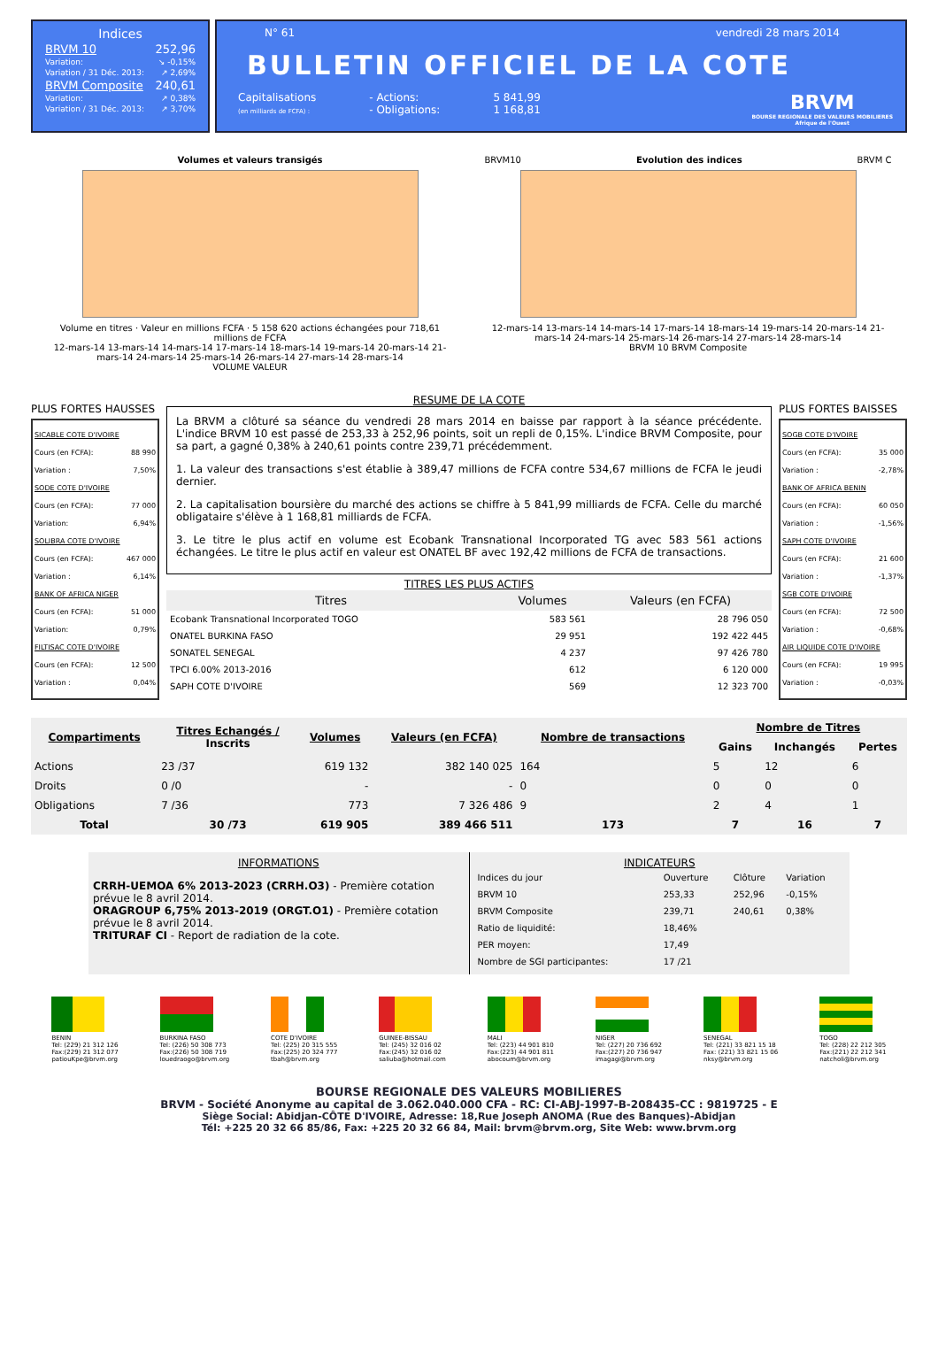Indices
BRVM 10 252,96
Variation: ↘ -0,15%
Variation / 31 Déc. 2013: ↗ 2,69%
BRVM Composite 240,61
Variation: ↗ 0,38%
Variation / 31 Déc. 2013: ↗ 3,70%
N° 61 vendredi 28 mars 2014
BULLETIN OFFICIEL DE LA COTE
Capitalisations
(en milliards de FCFA) :
- Actions:
- Obligations:
5 841,99
1 168,81
BRVM
BOURSE REGIONALE DES VALEURS MOBILIERES
Afrique de l'Ouest
Volumes et valeurs transigés
Volume en titres · Valeur en millions FCFA · 5 158 620 actions échangées pour 718,61 millions de FCFA
12-mars-14 13-mars-14 14-mars-14 17-mars-14 18-mars-14 19-mars-14 20-mars-14 21-mars-14 24-mars-14 25-mars-14 26-mars-14 27-mars-14 28-mars-14
VOLUME VALEUR
BRVM10 Evolution des indices BRVM C
12-mars-14 13-mars-14 14-mars-14 17-mars-14 18-mars-14 19-mars-14 20-mars-14 21-mars-14 24-mars-14 25-mars-14 26-mars-14 27-mars-14 28-mars-14
BRVM 10 BRVM Composite
PLUS FORTES HAUSSES
SICABLE COTE D'IVOIRE
Cours (en FCFA): 88 990
Variation : 7,50%
SODE COTE D'IVOIRE
Cours (en FCFA): 77 000
Variation: 6,94%
SOLIBRA COTE D'IVOIRE
Cours (en FCFA): 467 000
Variation : 6,14%
BANK OF AFRICA NIGER
Cours (en FCFA): 51 000
Variation: 0,79%
FILTISAC COTE D'IVOIRE
Cours (en FCFA): 12 500
Variation : 0,04%
RESUME DE LA COTE
La BRVM a clôturé sa séance du vendredi 28 mars 2014 en baisse par rapport à la séance précédente. L'indice BRVM 10 est passé de 253,33 à 252,96 points, soit un repli de 0,15%. L'indice BRVM Composite, pour sa part, a gagné 0,38% à 240,61 points contre 239,71 précédemment.
1. La valeur des transactions s'est établie à 389,47 millions de FCFA contre 534,67 millions de FCFA le jeudi dernier.
2. La capitalisation boursière du marché des actions se chiffre à 5 841,99 milliards de FCFA. Celle du marché obligataire s'élève à 1 168,81 milliards de FCFA.
3. Le titre le plus actif en volume est Ecobank Transnational Incorporated TG avec 583 561 actions échangées. Le titre le plus actif en valeur est ONATEL BF avec 192,42 millions de FCFA de transactions.
TITRES LES PLUS ACTIFS
| Titres | Volumes | Valeurs (en FCFA) |
| --- | --- | --- |
| Ecobank Transnational Incorporated TOGO | 583 561 | 28 796 050 |
| ONATEL BURKINA FASO | 29 951 | 192 422 445 |
| SONATEL SENEGAL | 4 237 | 97 426 780 |
| TPCI 6.00% 2013-2016 | 612 | 6 120 000 |
| SAPH COTE D'IVOIRE | 569 | 12 323 700 |
PLUS FORTES BAISSES
SOGB COTE D'IVOIRE
Cours (en FCFA): 35 000
Variation : -2,78%
BANK OF AFRICA BENIN
Cours (en FCFA): 60 050
Variation : -1,56%
SAPH COTE D'IVOIRE
Cours (en FCFA): 21 600
Variation : -1,37%
SGB COTE D'IVOIRE
Cours (en FCFA): 72 500
Variation : -0,68%
AIR LIQUIDE COTE D'IVOIRE
Cours (en FCFA): 19 995
Variation : -0,03%
| Compartiments | Titres Echangés / Inscrits | Volumes | Valeurs (en FCFA) | Nombre de transactions | Nombre de Titres | | |
| --- | --- | --- | --- | --- | --- | --- | --- |
| | | | | | Gains | Inchangés | Pertes |
| Actions | 23 /37 | 619 132 | 382 140 025 | 164 | 5 | 12 | 6 |
| Droits | 0 /0 | - | - | 0 | 0 | 0 | 0 |
| Obligations | 7 /36 | 773 | 7 326 486 | 9 | 2 | 4 | 1 |
| Total | 30 /73 | 619 905 | 389 466 511 | 173 | 7 | 16 | 7 |
INFORMATIONS
CRRH-UEMOA 6% 2013-2023 (CRRH.O3) - Première cotation prévue le 8 avril 2014.
ORAGROUP 6,75% 2013-2019 (ORGT.O1) - Première cotation prévue le 8 avril 2014.
TRITURAF CI - Report de radiation de la cote.
INDICATEURS
| Indices du jour | Ouverture | Clôture | Variation |
| BRVM 10 | 253,33 | 252,96 | -0,15% |
| BRVM Composite | 239,71 | 240,61 | 0,38% |
| Ratio de liquidité: | 18,46% | | |
| PER moyen: | 17,49 | | |
| Nombre de SGI participantes: | 17 /21 | | |
BENIN
Tel: (229) 21 312 126
Fax:(229) 21 312 077
patiouKpe@brvm.org
BURKINA FASO
Tel: (226) 50 308 773
Fax:(226) 50 308 719
louedraogo@brvm.org
COTE D'IVOIRE
Tel: (225) 20 315 555
Fax:(225) 20 324 777
tbah@brvm.org
GUINEE-BISSAU
Tel: (245) 32 016 02
Fax:(245) 32 016 02
saliuba@hotmail.com
MALI
Tel: (223) 44 901 810
Fax:(223) 44 901 811
abocoum@brvm.org
NIGER
Tel: (227) 20 736 692
Fax:(227) 20 736 947
imagagi@brvm.org
SENEGAL
Tel: (221) 33 821 15 18
Fax: (221) 33 821 15 06
nksy@brvm.org
TOGO
Tel: (228) 22 212 305
Fax:(221) 22 212 341
natcholi@brvm.org
BOURSE REGIONALE DES VALEURS MOBILIERES
BRVM - Société Anonyme au capital de 3.062.040.000 CFA - RC: CI-ABJ-1997-B-208435-CC : 9819725 - E
Siège Social: Abidjan-CÔTE D'IVOIRE, Adresse: 18,Rue Joseph ANOMA (Rue des Banques)-Abidjan
Tél: +225 20 32 66 85/86, Fax: +225 20 32 66 84, Mail: brvm@brvm.org, Site Web: www.brvm.org